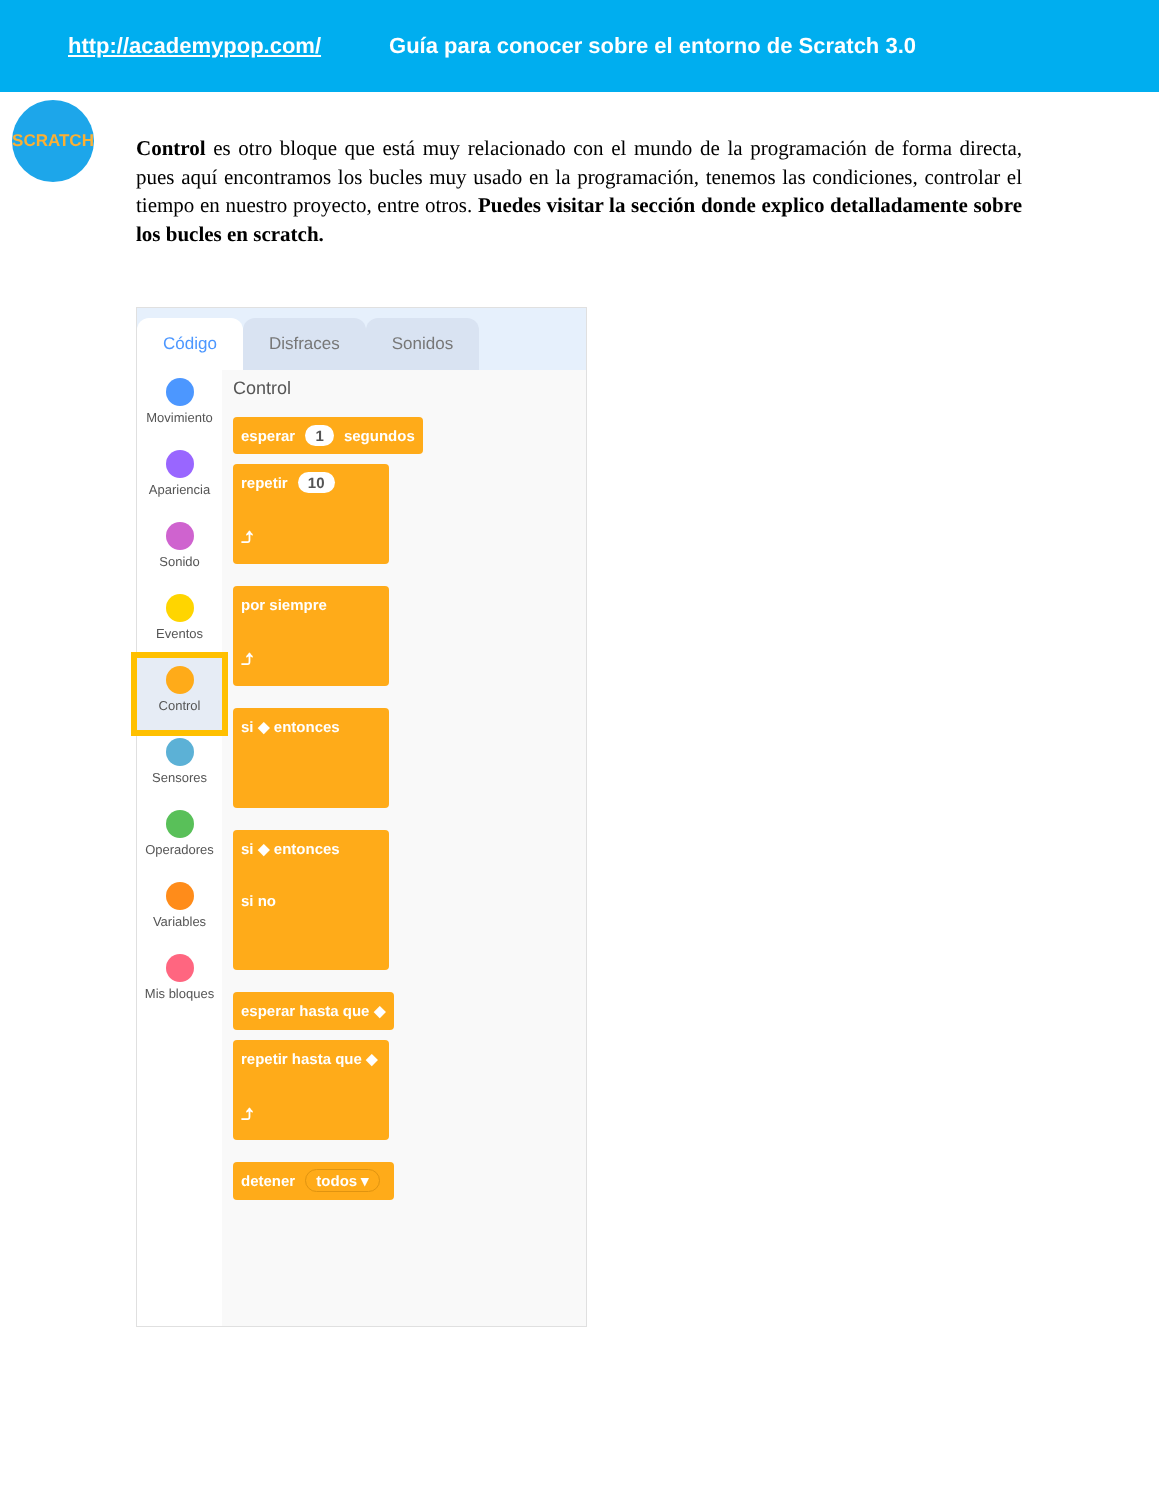http://academypop.com/ Guía para conocer sobre el entorno de Scratch 3.0
SCRATCH
Control es otro bloque que está muy relacionado con el mundo de la programación de forma directa, pues aquí encontramos los bucles muy usado en la programación, tenemos las condiciones, controlar el tiempo en nuestro proyecto, entre otros. Puedes visitar la sección donde explico detalladamente sobre los bucles en scratch.
Código
Disfraces
Sonidos
Movimiento
Apariencia
Sonido
Eventos
Control
Sensores
Operadores
Variables
Mis bloques
Control
esperar 1 segundos
repetir 10
⤴
por siempre
⤴
si ◆ entonces
si ◆ entonces
si no
esperar hasta que ◆
repetir hasta que ◆
⤴
detener todos ▾